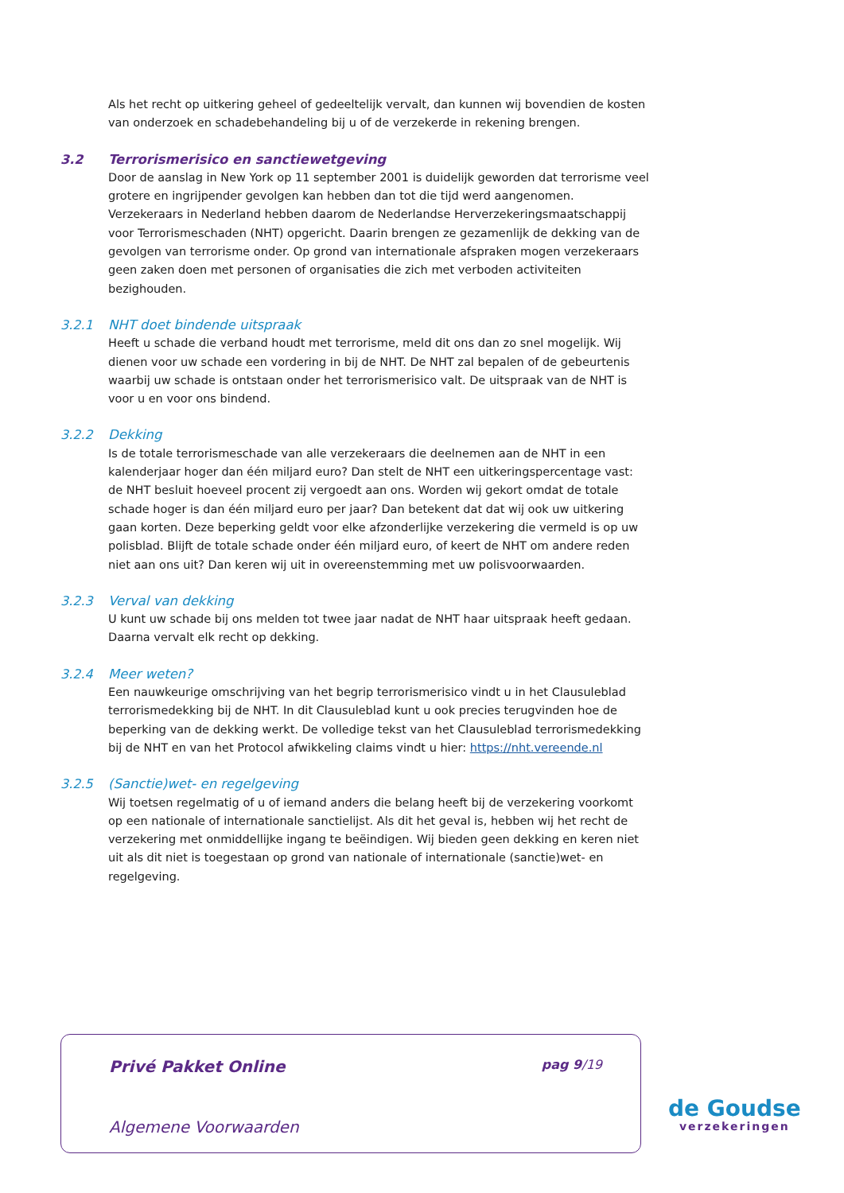Als het recht op uitkering geheel of gedeeltelijk vervalt, dan kunnen wij bovendien de kosten van onderzoek en schadebehandeling bij u of de verzekerde in rekening brengen.
3.2 Terrorismerisico en sanctiewetgeving
Door de aanslag in New York op 11 september 2001 is duidelijk geworden dat terrorisme veel grotere en ingrijpender gevolgen kan hebben dan tot die tijd werd aangenomen. Verzekeraars in Nederland hebben daarom de Nederlandse Herverzekeringsmaatschappij voor Terrorismeschaden (NHT) opgericht. Daarin brengen ze gezamenlijk de dekking van de gevolgen van terrorisme onder. Op grond van internationale afspraken mogen verzekeraars geen zaken doen met personen of organisaties die zich met verboden activiteiten bezighouden.
3.2.1 NHT doet bindende uitspraak
Heeft u schade die verband houdt met terrorisme, meld dit ons dan zo snel mogelijk. Wij dienen voor uw schade een vordering in bij de NHT. De NHT zal bepalen of de gebeurtenis waarbij uw schade is ontstaan onder het terrorismerisico valt. De uitspraak van de NHT is voor u en voor ons bindend.
3.2.2 Dekking
Is de totale terrorismeschade van alle verzekeraars die deelnemen aan de NHT in een kalenderjaar hoger dan één miljard euro? Dan stelt de NHT een uitkeringspercentage vast: de NHT besluit hoeveel procent zij vergoedt aan ons. Worden wij gekort omdat de totale schade hoger is dan één miljard euro per jaar? Dan betekent dat dat wij ook uw uitkering gaan korten. Deze beperking geldt voor elke afzonderlijke verzekering die vermeld is op uw polisblad. Blijft de totale schade onder één miljard euro, of keert de NHT om andere reden niet aan ons uit? Dan keren wij uit in overeenstemming met uw polisvoorwaarden.
3.2.3 Verval van dekking
U kunt uw schade bij ons melden tot twee jaar nadat de NHT haar uitspraak heeft gedaan. Daarna vervalt elk recht op dekking.
3.2.4 Meer weten?
Een nauwkeurige omschrijving van het begrip terrorismerisico vindt u in het Clausuleblad terrorismedekking bij de NHT. In dit Clausuleblad kunt u ook precies terugvinden hoe de beperking van de dekking werkt. De volledige tekst van het Clausuleblad terrorismedekking bij de NHT en van het Protocol afwikkeling claims vindt u hier: https://nht.vereende.nl
3.2.5 (Sanctie)wet- en regelgeving
Wij toetsen regelmatig of u of iemand anders die belang heeft bij de verzekering voorkomt op een nationale of internationale sanctielijst. Als dit het geval is, hebben wij het recht de verzekering met onmiddellijke ingang te beëindigen. Wij bieden geen dekking en keren niet uit als dit niet is toegestaan op grond van nationale of internationale (sanctie)wet- en regelgeving.
Privé Pakket Online pag 9/19
Algemene Voorwaarden
de Goudse
verzekeringen